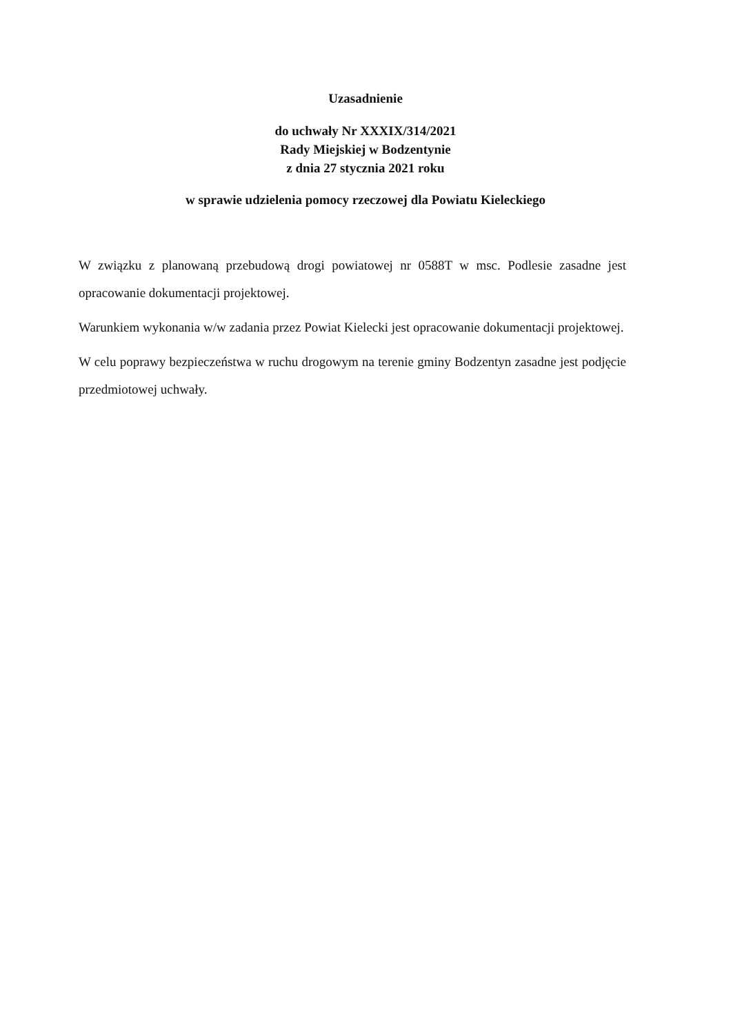Uzasadnienie
do uchwały Nr XXXIX/314/2021
Rady Miejskiej w Bodzentynie
z dnia 27 stycznia 2021 roku
w sprawie udzielenia pomocy rzeczowej dla Powiatu Kieleckiego
W związku z planowaną przebudową drogi powiatowej nr 0588T w msc. Podlesie zasadne jest opracowanie dokumentacji projektowej.
Warunkiem wykonania w/w zadania przez Powiat Kielecki jest opracowanie dokumentacji projektowej.
W celu poprawy bezpieczeństwa w ruchu drogowym na terenie gminy Bodzentyn zasadne jest podjęcie przedmiotowej uchwały.